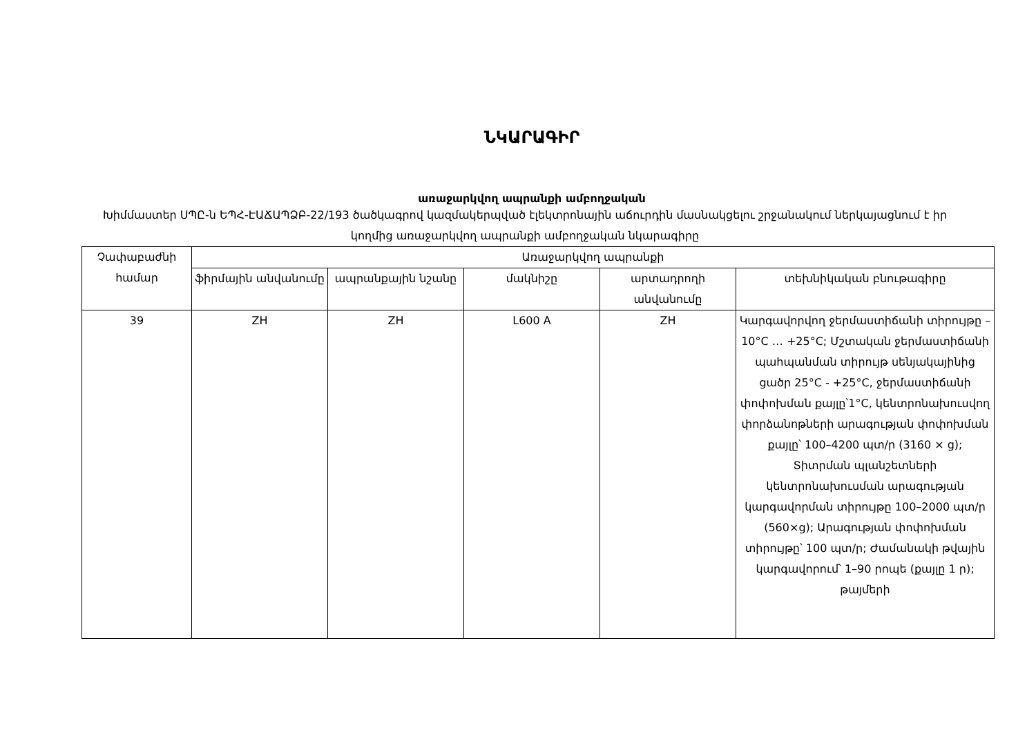ՆԿԱՐԱԳԻՐ
առաջարկվող ապրանքի ամբողջական
Խիմմաստեր ՍՊԸ-ն ԵՊՀ-ԷԱՃԱՊՁԲ-22/193 ծածկագրով կազմակերպված էլեկտրոնային աճուրդին մասնակցելու շրջանակում ներկայացնում է իր կողմից առաջարկվող ապրանքի ամբողջական նկարագիրը
| Չափաբաժնի համար | Առաջարկվող ապրանքի | | | | |
| --- | --- | --- | --- | --- | --- |
| | ֆիրմային անվանումը | ապրանքային նշանը | մակնիշը | արտադրողի անվանումը | տեխնիկական բնութագիրը |
| 39 | ZH | ZH | L600 A | ZH | Կարգավորվող ջերմաստիճանի տիրույթը –10°C … +25°C; Մշտական ջերմաստիճանի պահպանման տիրույթ սենյակայինից ցածր 25°C - +25°C, ջերմաստիճանի փոփոխման քայլը՝1°C, կենտրոնախուսվող փորձանոթների արագության փոփոխման քայլը՝ 100–4200 պտ/ր (3160 × g); Տիտրման պլանշետների կենտրոնախուսման արագության կարգավորման տիրույթը 100–2000 պտ/ր (560×g); Արագության փոփոխման տիրույթը՝ 100 պտ/ր; Ժամանակի թվային կարգավորում՝ 1–90 րոպե (քայլը 1 ր); թայմերի |